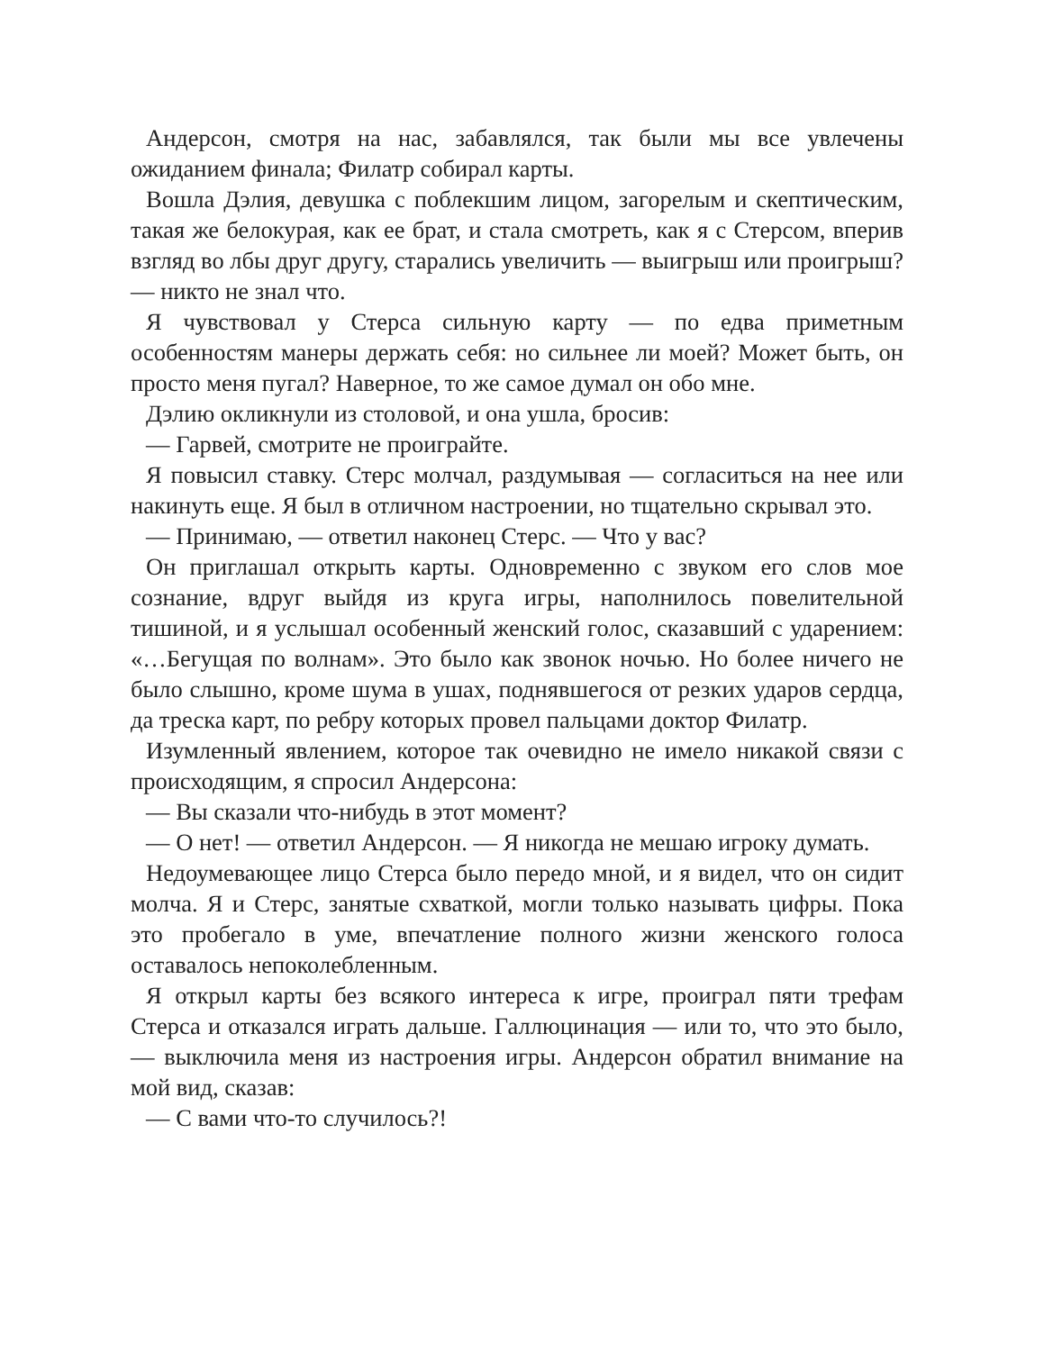Андерсон, смотря на нас, забавлялся, так были мы все увлечены ожиданием финала; Филатр собирал карты.
Вошла Дэлия, девушка с поблекшим лицом, загорелым и скептическим, такая же белокурая, как ее брат, и стала смотреть, как я с Стерсом, вперив взгляд во лбы друг другу, старались увеличить — выигрыш или проигрыш? — никто не знал что.
Я чувствовал у Стерса сильную карту — по едва приметным особенностям манеры держать себя: но сильнее ли моей? Может быть, он просто меня пугал? Наверное, то же самое думал он обо мне.
Дэлию окликнули из столовой, и она ушла, бросив:
— Гарвей, смотрите не проиграйте.
Я повысил ставку. Стерс молчал, раздумывая — согласиться на нее или накинуть еще. Я был в отличном настроении, но тщательно скрывал это.
— Принимаю, — ответил наконец Стерс. — Что у вас?
Он приглашал открыть карты. Одновременно с звуком его слов мое сознание, вдруг выйдя из круга игры, наполнилось повелительной тишиной, и я услышал особенный женский голос, сказавший с ударением: «…Бегущая по волнам». Это было как звонок ночью. Но более ничего не было слышно, кроме шума в ушах, поднявшегося от резких ударов сердца, да треска карт, по ребру которых провел пальцами доктор Филатр.
Изумленный явлением, которое так очевидно не имело никакой связи с происходящим, я спросил Андерсона:
— Вы сказали что-нибудь в этот момент?
— О нет! — ответил Андерсон. — Я никогда не мешаю игроку думать.
Недоумевающее лицо Стерса было передо мной, и я видел, что он сидит молча. Я и Стерс, занятые схваткой, могли только называть цифры. Пока это пробегало в уме, впечатление полного жизни женского голоса оставалось непоколебленным.
Я открыл карты без всякого интереса к игре, проиграл пяти трефам Стерса и отказался играть дальше. Галлюцинация — или то, что это было, — выключила меня из настроения игры. Андерсон обратил внимание на мой вид, сказав:
— С вами что-то случилось?!